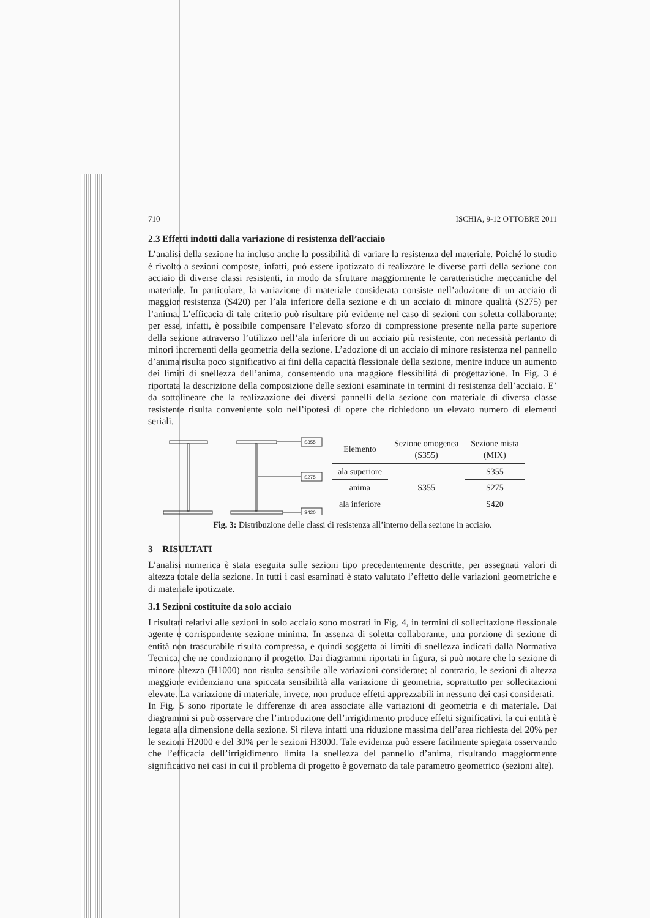710 ISCHIA, 9-12 OTTOBRE 2011
2.3 Effetti indotti dalla variazione di resistenza dell’acciaio
L’analisi della sezione ha incluso anche la possibilità di variare la resistenza del materiale. Poiché lo studio è rivolto a sezioni composte, infatti, può essere ipotizzato di realizzare le diverse parti della sezione con acciaio di diverse classi resistenti, in modo da sfruttare maggiormente le caratteristiche meccaniche del materiale. In particolare, la variazione di materiale considerata consiste nell’adozione di un acciaio di maggior resistenza (S420) per l’ala inferiore della sezione e di un acciaio di minore qualità (S275) per l’anima. L’efficacia di tale criterio può risultare più evidente nel caso di sezioni con soletta collaborante; per esse, infatti, è possibile compensare l’elevato sforzo di compressione presente nella parte superiore della sezione attraverso l’utilizzo nell’ala inferiore di un acciaio più resistente, con necessità pertanto di minori incrementi della geometria della sezione. L’adozione di un acciaio di minore resistenza nel pannello d’anima risulta poco significativo ai fini della capacità flessionale della sezione, mentre induce un aumento dei limiti di snellezza dell’anima, consentendo una maggiore flessibilità di progettazione. In Fig. 3 è riportata la descrizione della composizione delle sezioni esaminate in termini di resistenza dell’acciaio. E’ da sottolineare che la realizzazione dei diversi pannelli della sezione con materiale di diversa classe resistente risulta conveniente solo nell’ipotesi di opere che richiedono un elevato numero di elementi seriali.
S355
S275
S420
| Elemento | Sezione omogenea (S355) | Sezione mista (MIX) |
| --- | --- | --- |
| ala superiore | S355 | S355 |
| anima | | S275 |
| ala inferiore | | S420 |
Fig. 3: Distribuzione delle classi di resistenza all’interno della sezione in acciaio.
3 RISULTATI
L’analisi numerica è stata eseguita sulle sezioni tipo precedentemente descritte, per assegnati valori di altezza totale della sezione. In tutti i casi esaminati è stato valutato l’effetto delle variazioni geometriche e di materiale ipotizzate.
3.1 Sezioni costituite da solo acciaio
I risultati relativi alle sezioni in solo acciaio sono mostrati in Fig. 4, in termini di sollecitazione flessionale agente e corrispondente sezione minima. In assenza di soletta collaborante, una porzione di sezione di entità non trascurabile risulta compressa, e quindi soggetta ai limiti di snellezza indicati dalla Normativa Tecnica, che ne condizionano il progetto. Dai diagrammi riportati in figura, si può notare che la sezione di minore altezza (H1000) non risulta sensibile alle variazioni considerate; al contrario, le sezioni di altezza maggiore evidenziano una spiccata sensibilità alla variazione di geometria, soprattutto per sollecitazioni elevate. La variazione di materiale, invece, non produce effetti apprezzabili in nessuno dei casi considerati.
In Fig. 5 sono riportate le differenze di area associate alle variazioni di geometria e di materiale. Dai diagrammi si può osservare che l’introduzione dell’irrigidimento produce effetti significativi, la cui entità è legata alla dimensione della sezione. Si rileva infatti una riduzione massima dell’area richiesta del 20% per le sezioni H2000 e del 30% per le sezioni H3000. Tale evidenza può essere facilmente spiegata osservando che l’efficacia dell’irrigidimento limita la snellezza del pannello d’anima, risultando maggiormente significativo nei casi in cui il problema di progetto è governato da tale parametro geometrico (sezioni alte).